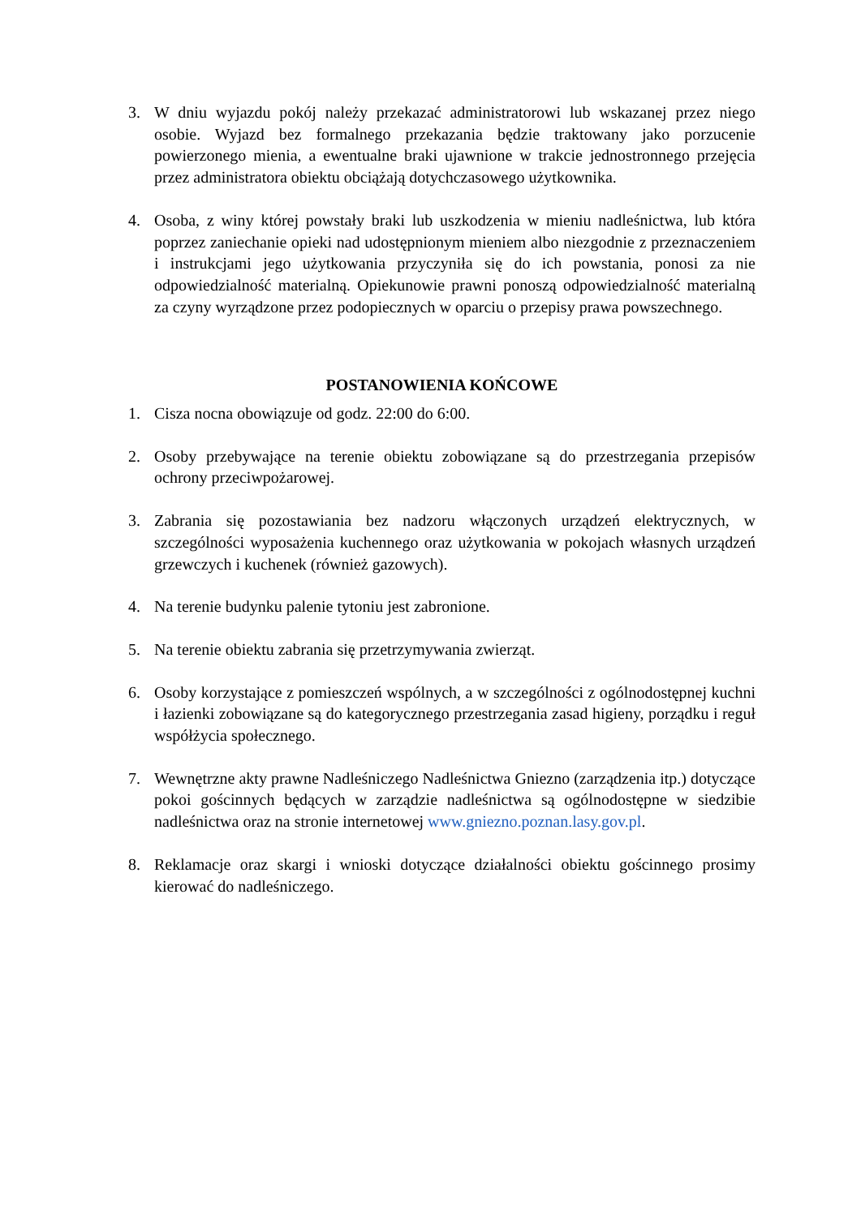3. W dniu wyjazdu pokój należy przekazać administratorowi lub wskazanej przez niego osobie. Wyjazd bez formalnego przekazania będzie traktowany jako porzucenie powierzonego mienia, a ewentualne braki ujawnione w trakcie jednostronnego przejęcia przez administratora obiektu obciążają dotychczasowego użytkownika.
4. Osoba, z winy której powstały braki lub uszkodzenia w mieniu nadleśnictwa, lub która poprzez zaniechanie opieki nad udostępnionym mieniem albo niezgodnie z przeznaczeniem i instrukcjami jego użytkowania przyczyniła się do ich powstania, ponosi za nie odpowiedzialność materialną. Opiekunowie prawni ponoszą odpowiedzialność materialną za czyny wyrządzone przez podopiecznych w oparciu o przepisy prawa powszechnego.
POSTANOWIENIA KOŃCOWE
1. Cisza nocna obowiązuje od godz. 22:00 do 6:00.
2. Osoby przebywające na terenie obiektu zobowiązane są do przestrzegania przepisów ochrony przeciwpożarowej.
3. Zabrania się pozostawiania bez nadzoru włączonych urządzeń elektrycznych, w szczególności wyposażenia kuchennego oraz użytkowania w pokojach własnych urządzeń grzewczych i kuchenek (również gazowych).
4. Na terenie budynku palenie tytoniu jest zabronione.
5. Na terenie obiektu zabrania się przetrzymywania zwierząt.
6. Osoby korzystające z pomieszczeń wspólnych, a w szczególności z ogólnodostępnej kuchni i łazienki zobowiązane są do kategorycznego przestrzegania zasad higieny, porządku i reguł współżycia społecznego.
7. Wewnętrzne akty prawne Nadleśniczego Nadleśnictwa Gniezno (zarządzenia itp.) dotyczące pokoi gościnnych będących w zarządzie nadleśnictwa są ogólnodostępne w siedzibie nadleśnictwa oraz na stronie internetowej www.gniezno.poznan.lasy.gov.pl.
8. Reklamacje oraz skargi i wnioski dotyczące działalności obiektu gościnnego prosimy kierować do nadleśniczego.